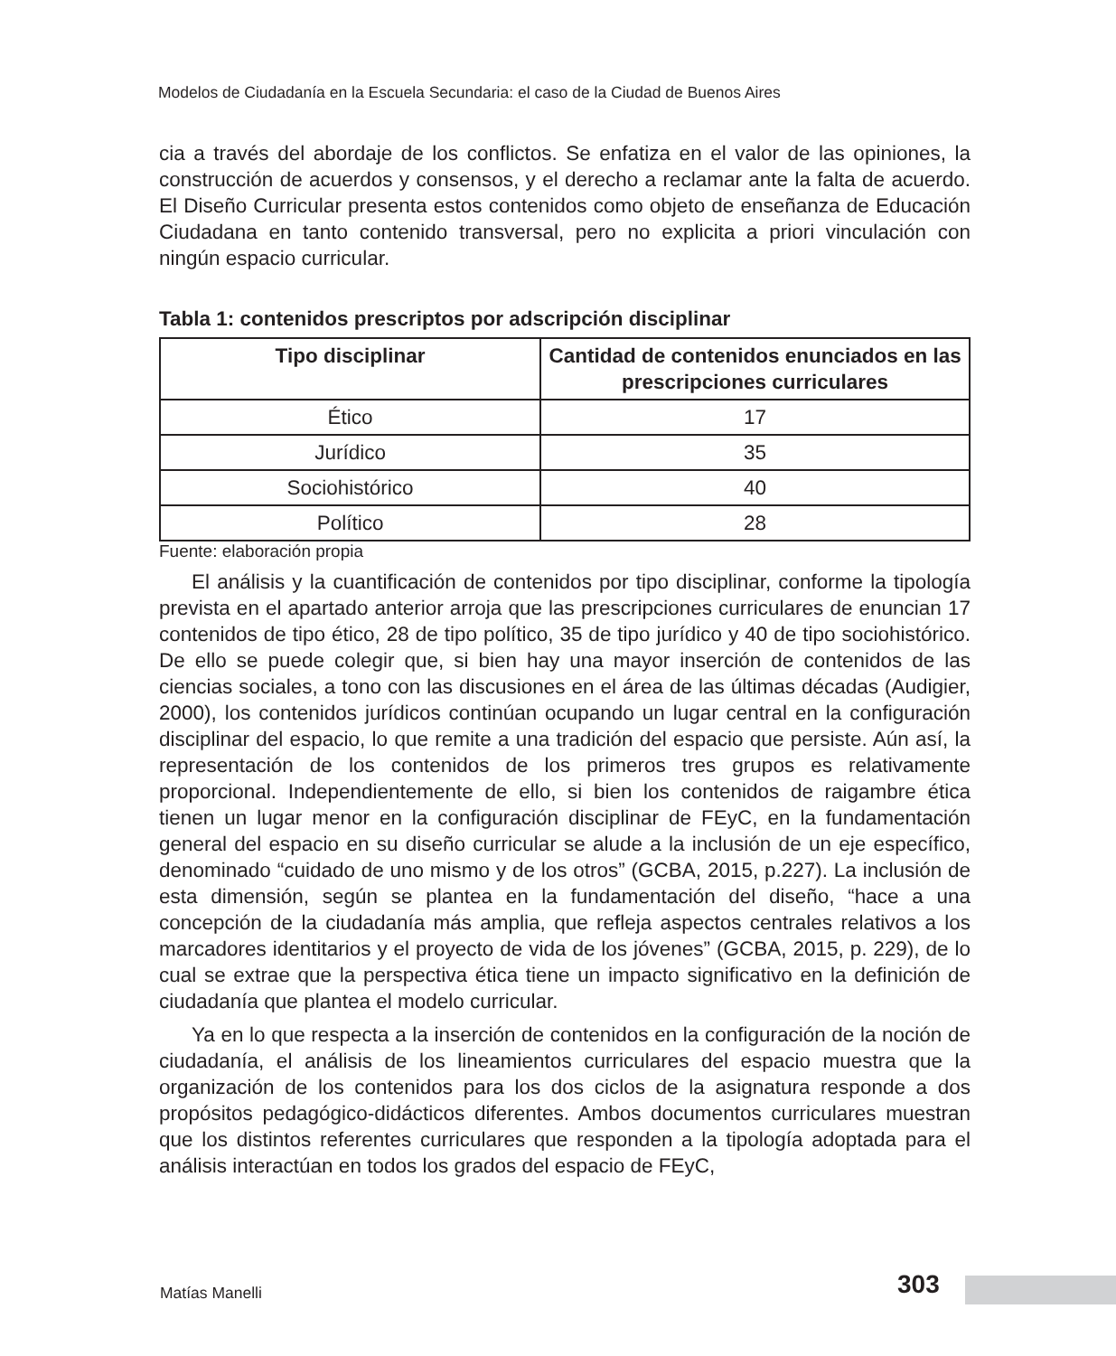Modelos de Ciudadanía en la Escuela Secundaria: el caso de la Ciudad de Buenos Aires
cia a través del abordaje de los conflictos. Se enfatiza en el valor de las opiniones, la construcción de acuerdos y consensos, y el derecho a reclamar ante la falta de acuerdo. El Diseño Curricular presenta estos contenidos como objeto de enseñanza de Educación Ciudadana en tanto contenido transversal, pero no explicita a priori vinculación con ningún espacio curricular.
Tabla 1: contenidos prescriptos por adscripción disciplinar
| Tipo disciplinar | Cantidad de contenidos enunciados en las prescripciones curriculares |
| --- | --- |
| Ético | 17 |
| Jurídico | 35 |
| Sociohistórico | 40 |
| Político | 28 |
Fuente: elaboración propia
El análisis y la cuantificación de contenidos por tipo disciplinar, conforme la tipología prevista en el apartado anterior arroja que las prescripciones curriculares de enuncian 17 contenidos de tipo ético, 28 de tipo político, 35 de tipo jurídico y 40 de tipo sociohistórico. De ello se puede colegir que, si bien hay una mayor inserción de contenidos de las ciencias sociales, a tono con las discusiones en el área de las últimas décadas (Audigier, 2000), los contenidos jurídicos continúan ocupando un lugar central en la configuración disciplinar del espacio, lo que remite a una tradición del espacio que persiste. Aún así, la representación de los contenidos de los primeros tres grupos es relativamente proporcional. Independientemente de ello, si bien los contenidos de raigambre ética tienen un lugar menor en la configuración disciplinar de FEyC, en la fundamentación general del espacio en su diseño curricular se alude a la inclusión de un eje específico, denominado “cuidado de uno mismo y de los otros” (GCBA, 2015, p.227). La inclusión de esta dimensión, según se plantea en la fundamentación del diseño, “hace a una concepción de la ciudadanía más amplia, que refleja aspectos centrales relativos a los marcadores identitarios y el proyecto de vida de los jóvenes” (GCBA, 2015, p. 229), de lo cual se extrae que la perspectiva ética tiene un impacto significativo en la definición de ciudadanía que plantea el modelo curricular.
Ya en lo que respecta a la inserción de contenidos en la configuración de la noción de ciudadanía, el análisis de los lineamientos curriculares del espacio muestra que la organización de los contenidos para los dos ciclos de la asignatura responde a dos propósitos pedagógico-didácticos diferentes. Ambos documentos curriculares muestran que los distintos referentes curriculares que responden a la tipología adoptada para el análisis interactúan en todos los grados del espacio de FEyC,
Matías Manelli 303